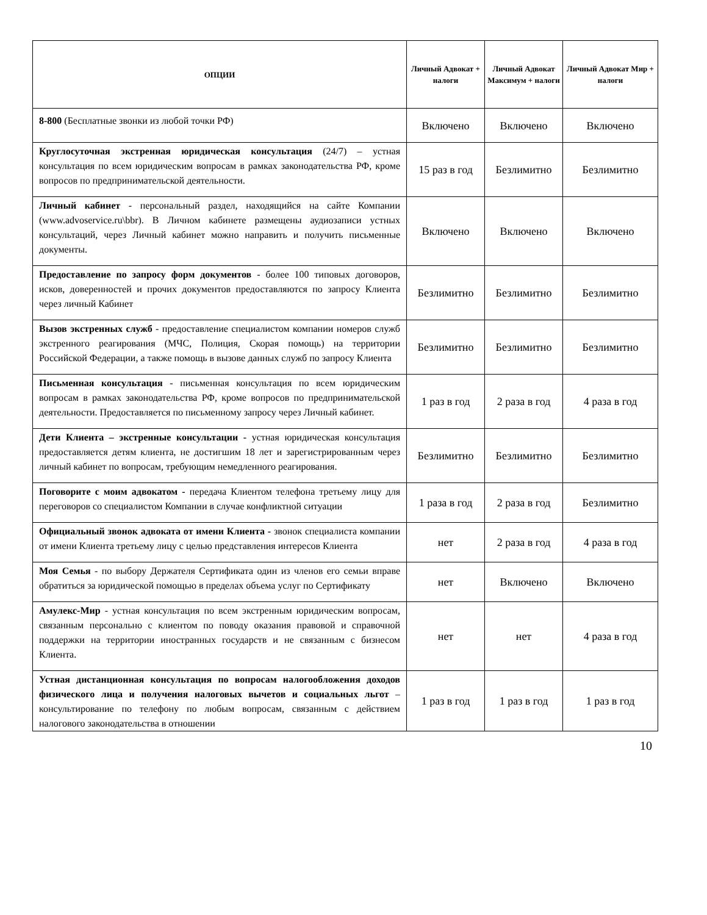| ОПЦИИ | Личный Адвокат + налоги | Личный Адвокат Максимум + налоги | Личный Адвокат Мир + налоги |
| --- | --- | --- | --- |
| 8-800 (Бесплатные звонки из любой точки РФ) | Включено | Включено | Включено |
| Круглосуточная экстренная юридическая консультация (24/7) – устная консультация по всем юридическим вопросам в рамках законодательства РФ, кроме вопросов по предпринимательской деятельности. | 15 раз в год | Безлимитно | Безлимитно |
| Личный кабинет - персональный раздел, находящийся на сайте Компании (www.advoservice.ru\bbr). В Личном кабинете размещены аудиозаписи устных консультаций, через Личный кабинет можно направить и получить письменные документы. | Включено | Включено | Включено |
| Предоставление по запросу форм документов - более 100 типовых договоров, исков, доверенностей и прочих документов предоставляются по запросу Клиента через личный Кабинет | Безлимитно | Безлимитно | Безлимитно |
| Вызов экстренных служб - предоставление специалистом компании номеров служб экстренного реагирования (МЧС, Полиция, Скорая помощь) на территории Российской Федерации, а также помощь в вызове данных служб по запросу Клиента | Безлимитно | Безлимитно | Безлимитно |
| Письменная консультация - письменная консультация по всем юридическим вопросам в рамках законодательства РФ, кроме вопросов по предпринимательской деятельности. Предоставляется по письменному запросу через Личный кабинет. | 1 раз в год | 2 раза в год | 4 раза в год |
| Дети Клиента – экстренные консультации - устная юридическая консультация предоставляется детям клиента, не достигшим 18 лет и зарегистрированным через личный кабинет по вопросам, требующим немедленного реагирования. | Безлимитно | Безлимитно | Безлимитно |
| Поговорите с моим адвокатом - передача Клиентом телефона третьему лицу для переговоров со специалистом Компании в случае конфликтной ситуации | 1 раза в год | 2 раза в год | Безлимитно |
| Официальный звонок адвоката от имени Клиента - звонок специалиста компании от имени Клиента третьему лицу с целью представления интересов Клиента | нет | 2 раза в год | 4 раза в год |
| Моя Семья - по выбору Держателя Сертификата один из членов его семьи вправе обратиться за юридической помощью в пределах объема услуг по Сертификату | нет | Включено | Включено |
| Амулекс-Мир - устная консультация по всем экстренным юридическим вопросам, связанным персонально с клиентом по поводу оказания правовой и справочной поддержки на территории иностранных государств и не связанным с бизнесом Клиента. | нет | нет | 4 раза в год |
| Устная дистанционная консультация по вопросам налогообложения доходов физического лица и получения налоговых вычетов и социальных льгот – консультирование по телефону по любым вопросам, связанным с действием налогового законодательства в отношении | 1 раз в год | 1 раз в год | 1 раз в год |
10